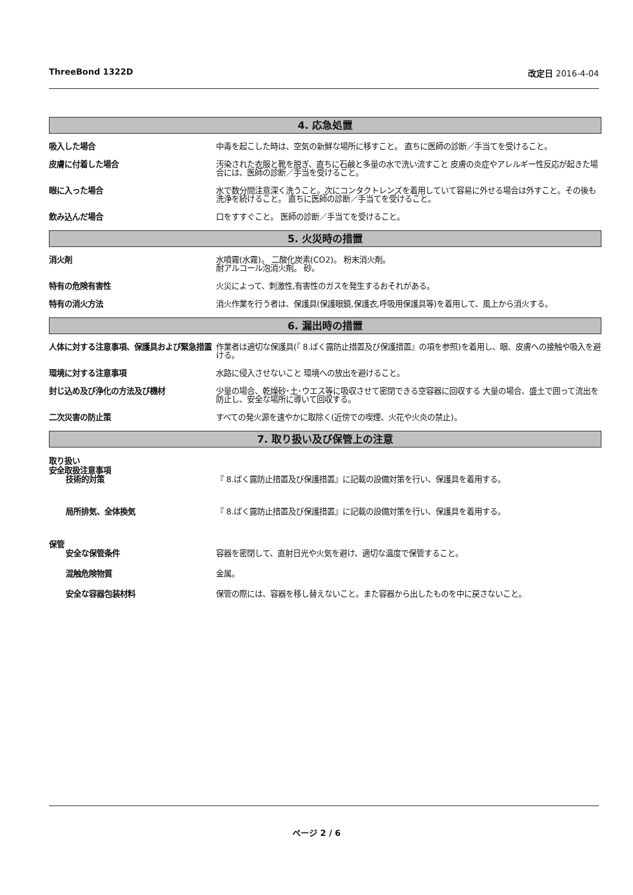ThreeBond 1322D 改定日 2016-4-04
4. 応急処置
吸入した場合 中毒を起こした時は、空気の新鮮な場所に移すこと。 直ちに医師の診断／手当てを受けること。
皮膚に付着した場合 汚染された衣服と靴を脱ぎ、直ちに石鹸と多量の水で洗い流すこと 皮膚の炎症やアレルギー性反応が起きた場合には、医師の診断／手当を受けること。
眼に入った場合 水で数分間注意深く洗うこと。次にコンタクトレンズを着用していて容易に外せる場合は外すこと。その後も洗浄を続けること。 直ちに医師の診断／手当てを受けること。
飲み込んだ場合 口をすすぐこと。 医師の診断／手当てを受けること。
5. 火災時の措置
消火剤 水噴霧(水霧)。 二酸化炭素(CO2)。 粉末消火剤。
耐アルコール泡消火剤。 砂。
特有の危険有害性 火災によって、刺激性,有害性のガスを発生するおそれがある。
特有の消火方法 消火作業を行う者は、保護具(保護眼鏡,保護衣,呼吸用保護具等)を着用して、風上から消火する。
6. 漏出時の措置
人体に対する注意事項、保護具および緊急措置
作業者は適切な保護具(『 8.ばく露防止措置及び保護措置』の項を参照)を着用し、眼、皮膚への接触や吸入を避ける。
環境に対する注意事項 水路に侵入させないこと 環境への放出を避けること。
封じ込め及び浄化の方法及び機材 少量の場合、乾燥砂･土･ウエス等に吸収させて密閉できる空容器に回収する 大量の場合、盛土で囲って流出を防止し、安全な場所に導いて回収する。
二次災害の防止策 すべての発火源を速やかに取除く(近傍での喫煙、火花や火炎の禁止)。
7. 取り扱い及び保管上の注意
取り扱い
安全取扱注意事項
技術的対策 『 8.ばく露防止措置及び保護措置』に記載の設備対策を行い、保護具を着用する。
局所排気、全体換気 『 8.ばく露防止措置及び保護措置』に記載の設備対策を行い、保護具を着用する。
保管
安全な保管条件 容器を密閉して、直射日光や火気を避け、適切な温度で保管すること。
混触危険物質 金属。
安全な容器包装材料 保管の際には、容器を移し替えないこと。また容器から出したものを中に戻さないこと。
ページ 2 / 6